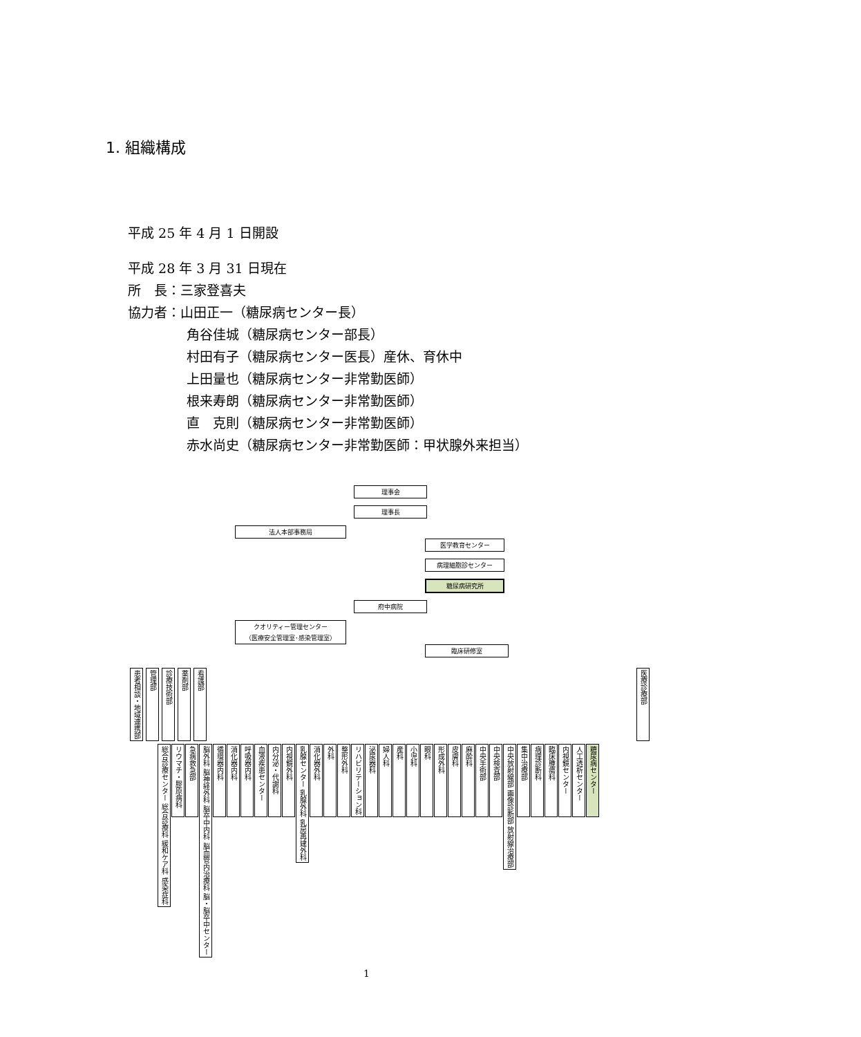1. 組織構成
平成 25 年 4 月 1 日開設
平成 28 年 3 月 31 日現在
所　長：三家登喜夫
協力者：山田正一（糖尿病センター長）
角谷佳城（糖尿病センター部長）
村田有子（糖尿病センター医長）産休、育休中
上田量也（糖尿病センター非常勤医師）
根来寿朗（糖尿病センター非常勤医師）
直　克則（糖尿病センター非常勤医師）
赤水尚史（糖尿病センター非常勤医師：甲状腺外来担当）
理事会
理事長
法人本部事務局
医学教育センター
病理細胞診センター
糖尿病研究所
府中病院
クオリティー管理センター
（医療安全管理室･感染管理室）
臨床研修室
患者相談・地域連携部
管理部
診療技術部
薬剤部
看護部
医療診療部
総合診療センター 総合診療科 緩和ケア科 感染症科
リウマチ・膠原病科
急病救急部
脳外科 脳神経外科 脳卒中内科 脳血管内治療科 脳・脳卒中センター
循環器内科
消化器内科
呼吸器内科
血液疾患センター
内分泌・代謝科
内視鏡外科
乳腺センター 乳腺外科 乳房再建外科
消化器外科
外科
整形外科
リハビリテーション科
泌尿器科
婦人科
産科
小児科
眼科
形成外科
皮膚科
麻酔科
中央手術部
中央検査部
中央放射線部 画像診断部 放射線治療部
集中治療部
病理診断科
臨床腫瘍科
内視鏡センター
人工透析センター
糖尿病センター
1